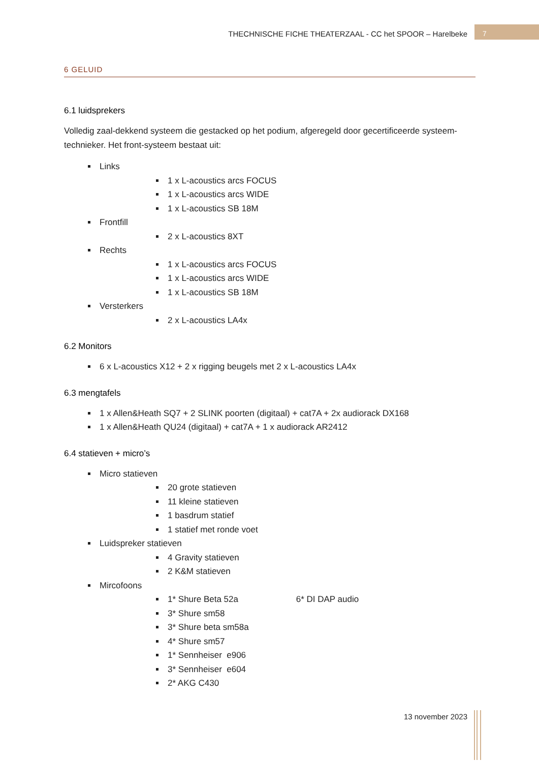THECHNISCHE FICHE THEATERZAAL - CC het SPOOR – Harelbeke
7
6 GELUID
6.1 luidsprekers
Volledig zaal-dekkend systeem die gestacked op het podium, afgeregeld door gecertificeerde systeem-technieker. Het front-systeem bestaat uit:
Links
1 x L-acoustics arcs FOCUS
1 x L-acoustics arcs WIDE
1 x L-acoustics SB 18M
Frontfill
2 x L-acoustics 8XT
Rechts
1 x L-acoustics arcs FOCUS
1 x L-acoustics arcs WIDE
1 x L-acoustics SB 18M
Versterkers
2 x L-acoustics LA4x
6.2 Monitors
6 x L-acoustics X12 + 2 x rigging beugels met 2 x L-acoustics LA4x
6.3 mengtafels
1 x Allen&Heath SQ7 + 2 SLINK poorten (digitaal) + cat7A + 2x audiorack DX168
1 x Allen&Heath QU24 (digitaal) + cat7A + 1 x audiorack AR2412
6.4 statieven + micro’s
Micro statieven
20 grote statieven
11 kleine statieven
1 basdrum statief
1 statief met ronde voet
Luidspreker statieven
4 Gravity statieven
2 K&M statieven
Mircofoons
1* Shure Beta 52a 6* DI DAP audio
3* Shure sm58
3* Shure beta sm58a
4* Shure sm57
1* Sennheiser e906
3* Sennheiser e604
2* AKG C430
13 november 2023